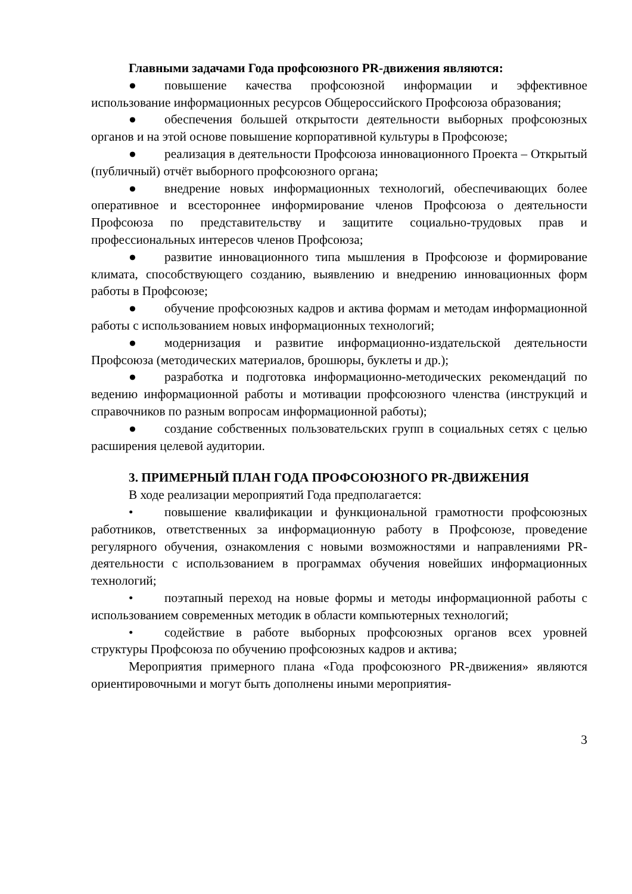Главными задачами Года профсоюзного PR-движения являются:
● повышение качества профсоюзной информации и эффективное использование информационных ресурсов Общероссийского Профсоюза образования;
● обеспечения большей открытости деятельности выборных профсоюзных органов и на этой основе повышение корпоративной культуры в Профсоюзе;
● реализация в деятельности Профсоюза инновационного Проекта – Открытый (публичный) отчёт выборного профсоюзного органа;
● внедрение новых информационных технологий, обеспечивающих более оперативное и всестороннее информирование членов Профсоюза о деятельности Профсоюза по представительству и защитите социально-трудовых прав и профессиональных интересов членов Профсоюза;
● развитие инновационного типа мышления в Профсоюзе и формирование климата, способствующего созданию, выявлению и внедрению инновационных форм работы в Профсоюзе;
● обучение профсоюзных кадров и актива формам и методам информационной работы с использованием новых информационных технологий;
● модернизация и развитие информационно-издательской деятельности Профсоюза (методических материалов, брошюры, буклеты и др.);
● разработка и подготовка информационно-методических рекомендаций по ведению информационной работы и мотивации профсоюзного членства (инструкций и справочников по разным вопросам информационной работы);
● создание собственных пользовательских групп в социальных сетях с целью расширения целевой аудитории.
3. ПРИМЕРНЫЙ ПЛАН ГОДА ПРОФСОЮЗНОГО PR-ДВИЖЕНИЯ
В ходе реализации мероприятий Года предполагается:
• повышение квалификации и функциональной грамотности профсоюзных работников, ответственных за информационную работу в Профсоюзе, проведение регулярного обучения, ознакомления с новыми возможностями и направлениями PR-деятельности с использованием в программах обучения новейших информационных технологий;
• поэтапный переход на новые формы и методы информационной работы с использованием современных методик в области компьютерных технологий;
• содействие в работе выборных профсоюзных органов всех уровней структуры Профсоюза по обучению профсоюзных кадров и актива;
Мероприятия примерного плана «Года профсоюзного PR-движения» являются ориентировочными и могут быть дополнены иными мероприятия-
3